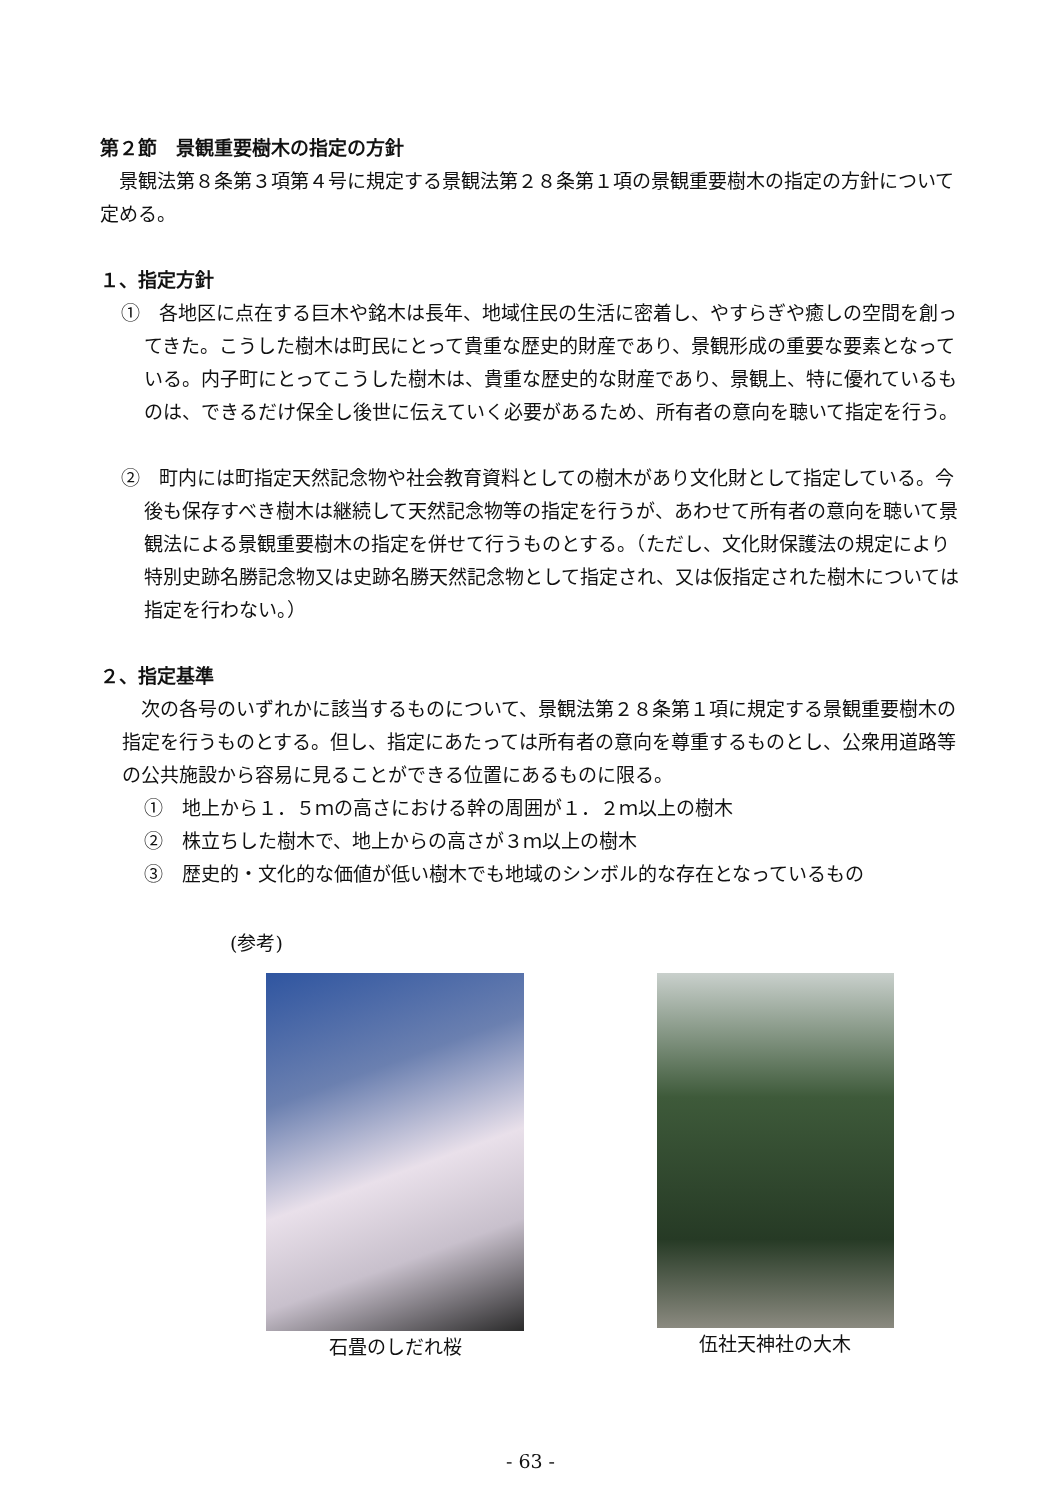第２節　景観重要樹木の指定の方針
景観法第８条第３項第４号に規定する景観法第２８条第１項の景観重要樹木の指定の方針について定める。
１、指定方針
①　各地区に点在する巨木や銘木は長年、地域住民の生活に密着し、やすらぎや癒しの空間を創ってきた。こうした樹木は町民にとって貴重な歴史的財産であり、景観形成の重要な要素となっている。内子町にとってこうした樹木は、貴重な歴史的な財産であり、景観上、特に優れているものは、できるだけ保全し後世に伝えていく必要があるため、所有者の意向を聴いて指定を行う。
②　町内には町指定天然記念物や社会教育資料としての樹木があり文化財として指定している。今後も保存すべき樹木は継続して天然記念物等の指定を行うが、あわせて所有者の意向を聴いて景観法による景観重要樹木の指定を併せて行うものとする。（ただし、文化財保護法の規定により特別史跡名勝記念物又は史跡名勝天然記念物として指定され、又は仮指定された樹木については指定を行わない。）
２、指定基準
次の各号のいずれかに該当するものについて、景観法第２８条第１項に規定する景観重要樹木の指定を行うものとする。但し、指定にあたっては所有者の意向を尊重するものとし、公衆用道路等の公共施設から容易に見ることができる位置にあるものに限る。
①　地上から１．５ｍの高さにおける幹の周囲が１．２ｍ以上の樹木
②　株立ちした樹木で、地上からの高さが３ｍ以上の樹木
③　歴史的・文化的な価値が低い樹木でも地域のシンボル的な存在となっているもの
(参考)
石畳のしだれ桜 伍社天神社の大木
- 63 -